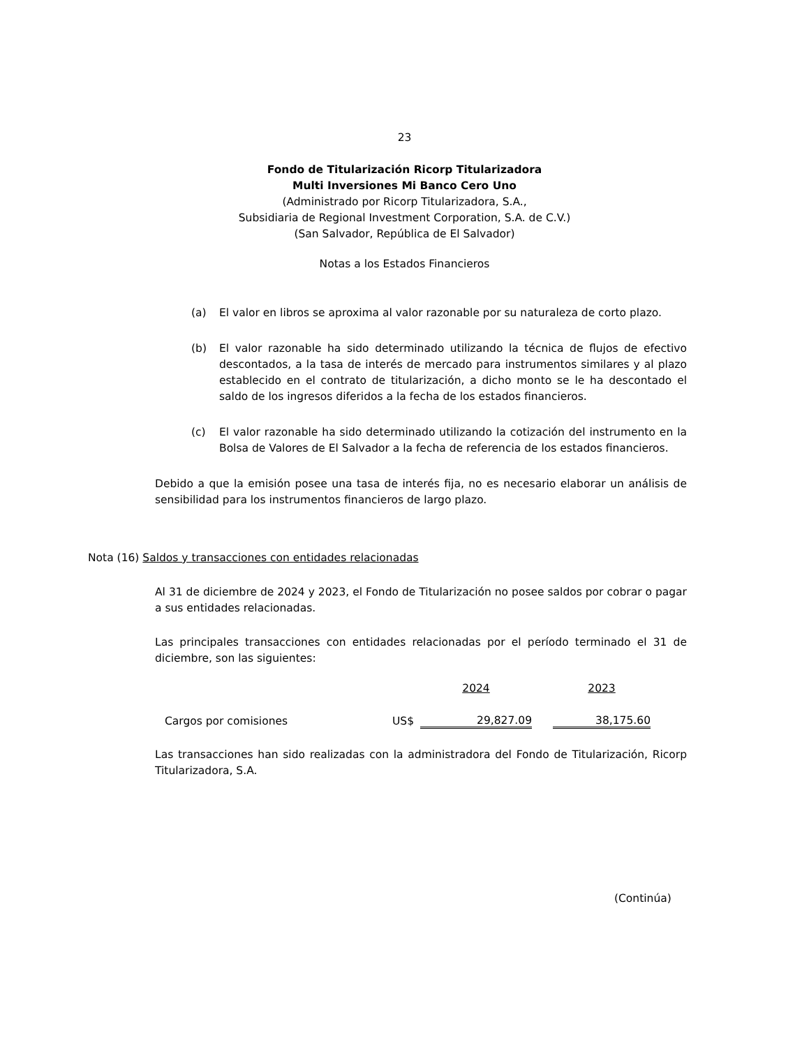23
Fondo de Titularización Ricorp Titularizadora
Multi Inversiones Mi Banco Cero Uno
(Administrado por Ricorp Titularizadora, S.A.,
Subsidiaria de Regional Investment Corporation, S.A. de C.V.)
(San Salvador, República de El Salvador)
Notas a los Estados Financieros
(a) El valor en libros se aproxima al valor razonable por su naturaleza de corto plazo.
(b) El valor razonable ha sido determinado utilizando la técnica de flujos de efectivo descontados, a la tasa de interés de mercado para instrumentos similares y al plazo establecido en el contrato de titularización, a dicho monto se le ha descontado el saldo de los ingresos diferidos a la fecha de los estados financieros.
(c) El valor razonable ha sido determinado utilizando la cotización del instrumento en la Bolsa de Valores de El Salvador a la fecha de referencia de los estados financieros.
Debido a que la emisión posee una tasa de interés fija, no es necesario elaborar un análisis de sensibilidad para los instrumentos financieros de largo plazo.
Nota (16) Saldos y transacciones con entidades relacionadas
Al 31 de diciembre de 2024 y 2023, el Fondo de Titularización no posee saldos por cobrar o pagar a sus entidades relacionadas.
Las principales transacciones con entidades relacionadas por el período terminado el 31 de diciembre, son las siguientes:
| | | 2024 | | 2023 |
| Cargos por comisiones | US$ | 29,827.09 | | 38,175.60 |
Las transacciones han sido realizadas con la administradora del Fondo de Titularización, Ricorp Titularizadora, S.A.
(Continúa)